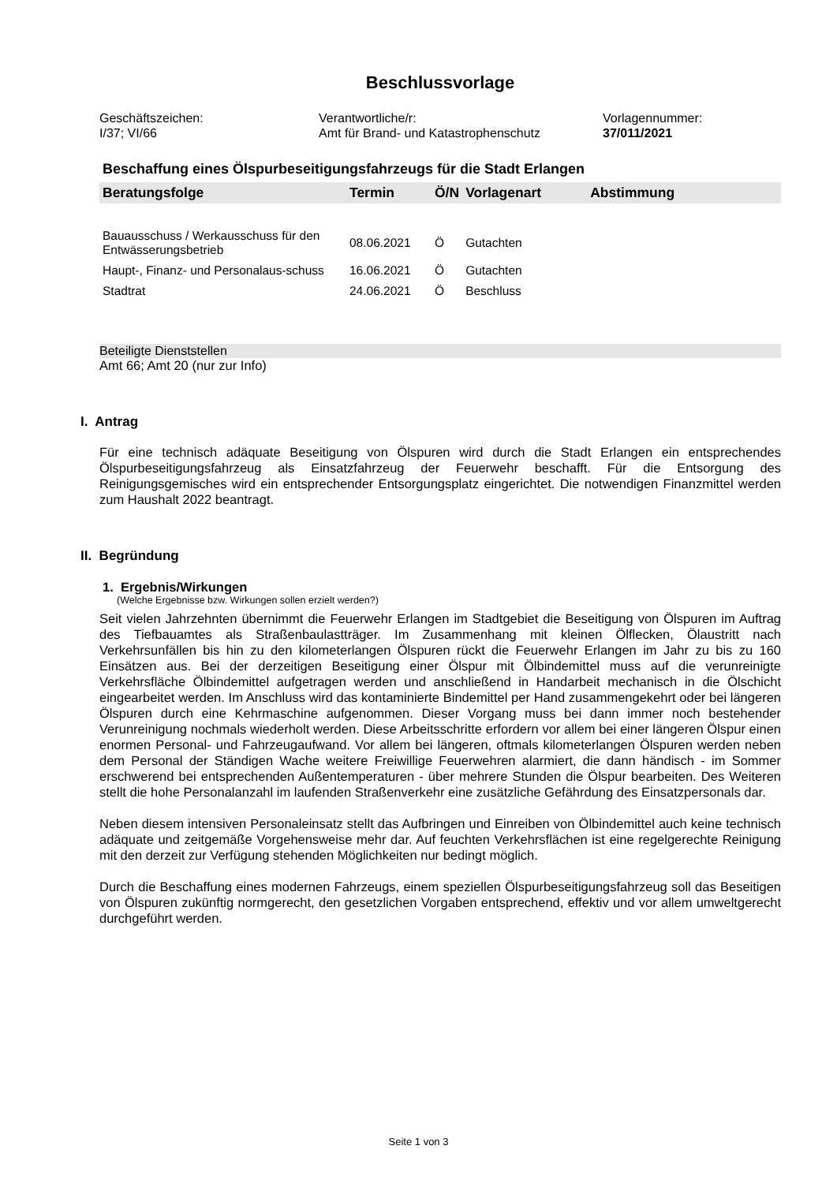Beschlussvorlage
Geschäftszeichen:
I/37; VI/66
Verantwortliche/r:
Amt für Brand- und Katastrophenschutz
Vorlagennummer:
37/011/2021
Beschaffung eines Ölspurbeseitigungsfahrzeugs für die Stadt Erlangen
| Beratungsfolge | Termin | Ö/N | Vorlagenart | Abstimmung |
| --- | --- | --- | --- | --- |
| Bauausschuss / Werkausschuss für den Entwässerungsbetrieb | 08.06.2021 | Ö | Gutachten | |
| Haupt-, Finanz- und Personalaus-schuss | 16.06.2021 | Ö | Gutachten | |
| Stadtrat | 24.06.2021 | Ö | Beschluss | |
Beteiligte Dienststellen
Amt 66; Amt 20 (nur zur Info)
I. Antrag
Für eine technisch adäquate Beseitigung von Ölspuren wird durch die Stadt Erlangen ein entsprechendes Ölspurbeseitigungsfahrzeug als Einsatzfahrzeug der Feuerwehr beschafft. Für die Entsorgung des Reinigungsgemisches wird ein entsprechender Entsorgungsplatz eingerichtet. Die notwendigen Finanzmittel werden zum Haushalt 2022 beantragt.
II. Begründung
1. Ergebnis/Wirkungen
(Welche Ergebnisse bzw. Wirkungen sollen erzielt werden?)
Seit vielen Jahrzehnten übernimmt die Feuerwehr Erlangen im Stadtgebiet die Beseitigung von Ölspuren im Auftrag des Tiefbauamtes als Straßenbaulastträger. Im Zusammenhang mit kleinen Ölflecken, Ölaustritt nach Verkehrsunfällen bis hin zu den kilometerlangen Ölspuren rückt die Feuerwehr Erlangen im Jahr zu bis zu 160 Einsätzen aus. Bei der derzeitigen Beseitigung einer Ölspur mit Ölbindemittel muss auf die verunreinigte Verkehrsfläche Ölbindemittel aufgetragen werden und anschließend in Handarbeit mechanisch in die Ölschicht eingearbeitet werden. Im Anschluss wird das kontaminierte Bindemittel per Hand zusammengekehrt oder bei längeren Ölspuren durch eine Kehrmaschine aufgenommen. Dieser Vorgang muss bei dann immer noch bestehender Verunreinigung nochmals wiederholt werden. Diese Arbeitsschritte erfordern vor allem bei einer längeren Ölspur einen enormen Personal- und Fahrzeugaufwand. Vor allem bei längeren, oftmals kilometerlangen Ölspuren werden neben dem Personal der Ständigen Wache weitere Freiwillige Feuerwehren alarmiert, die dann händisch - im Sommer erschwerend bei entsprechenden Außentemperaturen - über mehrere Stunden die Ölspur bearbeiten. Des Weiteren stellt die hohe Personalanzahl im laufenden Straßenverkehr eine zusätzliche Gefährdung des Einsatzpersonals dar.
Neben diesem intensiven Personaleinsatz stellt das Aufbringen und Einreiben von Ölbindemittel auch keine technisch adäquate und zeitgemäße Vorgehensweise mehr dar. Auf feuchten Verkehrsflächen ist eine regelgerechte Reinigung mit den derzeit zur Verfügung stehenden Möglichkeiten nur bedingt möglich.
Durch die Beschaffung eines modernen Fahrzeugs, einem speziellen Ölspurbeseitigungsfahrzeug soll das Beseitigen von Ölspuren zukünftig normgerecht, den gesetzlichen Vorgaben entsprechend, effektiv und vor allem umweltgerecht durchgeführt werden.
Seite 1 von 3